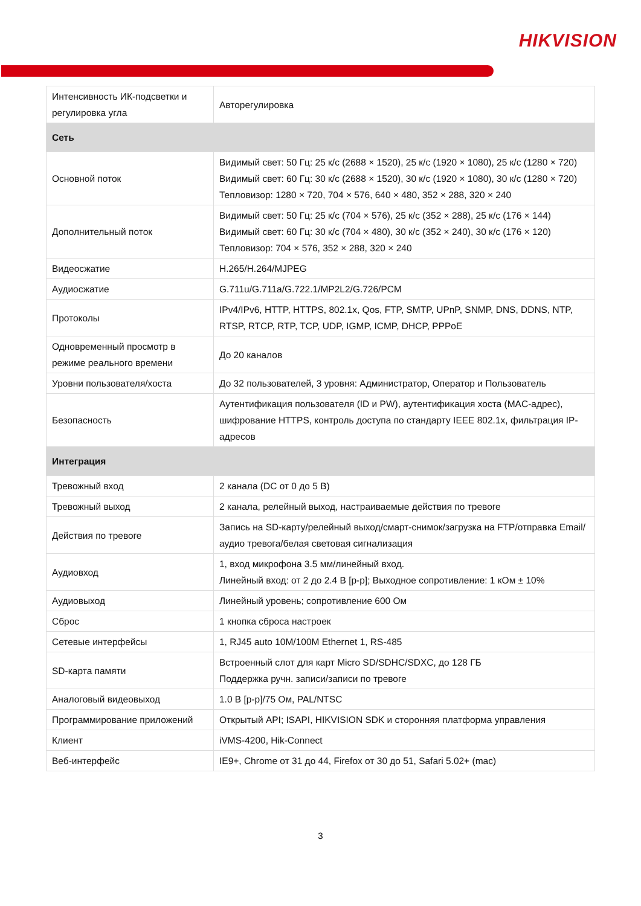HIKVISION
| Интенсивность ИК-подсветки и регулировка угла | Авторегулировка |
| Сеть | |
| Основной поток | Видимый свет: 50 Гц: 25 к/с (2688 × 1520), 25 к/с (1920 × 1080), 25 к/с (1280 × 720) Видимый свет: 60 Гц: 30 к/с (2688 × 1520), 30 к/с (1920 × 1080), 30 к/с (1280 × 720) Тепловизор: 1280 × 720, 704 × 576, 640 × 480, 352 × 288, 320 × 240 |
| Дополнительный поток | Видимый свет: 50 Гц: 25 к/с (704 × 576), 25 к/с (352 × 288), 25 к/с (176 × 144) Видимый свет: 60 Гц: 30 к/с (704 × 480), 30 к/с (352 × 240), 30 к/с (176 × 120) Тепловизор: 704 × 576, 352 × 288, 320 × 240 |
| Видеосжатие | H.265/H.264/MJPEG |
| Аудиосжатие | G.711u/G.711a/G.722.1/MP2L2/G.726/PCM |
| Протоколы | IPv4/IPv6, HTTP, HTTPS, 802.1x, Qos, FTP, SMTP, UPnP, SNMP, DNS, DDNS, NTP, RTSP, RTCP, RTP, TCP, UDP, IGMP, ICMP, DHCP, PPPoE |
| Одновременный просмотр в режиме реального времени | До 20 каналов |
| Уровни пользователя/хоста | До 32 пользователей, 3 уровня: Администратор, Оператор и Пользователь |
| Безопасность | Аутентификация пользователя (ID и PW), аутентификация хоста (MAC-адрес), шифрование HTTPS, контроль доступа по стандарту IEEE 802.1x, фильтрация IP-адресов |
| Интеграция | |
| Тревожный вход | 2 канала (DC от 0 до 5 В) |
| Тревожный выход | 2 канала, релейный выход, настраиваемые действия по тревоге |
| Действия по тревоге | Запись на SD-карту/релейный выход/смарт-снимок/загрузка на FTP/отправка Email/аудио тревога/белая световая сигнализация |
| Аудиовход | 1, вход микрофона 3.5 мм/линейный вход. Линейный вход: от 2 до 2.4 В [p-p]; Выходное сопротивление: 1 кОм ± 10% |
| Аудиовыход | Линейный уровень; сопротивление 600 Ом |
| Сброс | 1 кнопка сброса настроек |
| Сетевые интерфейсы | 1, RJ45 auto 10M/100M Ethernet 1, RS-485 |
| SD-карта памяти | Встроенный слот для карт Micro SD/SDHC/SDXC, до 128 ГБ Поддержка ручн. записи/записи по тревоге |
| Аналоговый видеовыход | 1.0 В [p-p]/75 Ом, PAL/NTSC |
| Программирование приложений | Открытый API; ISAPI, HIKVISION SDK и сторонняя платформа управления |
| Клиент | iVMS-4200, Hik-Connect |
| Веб-интерфейс | IE9+, Chrome от 31 до 44, Firefox от 30 до 51, Safari 5.02+ (mac) |
3